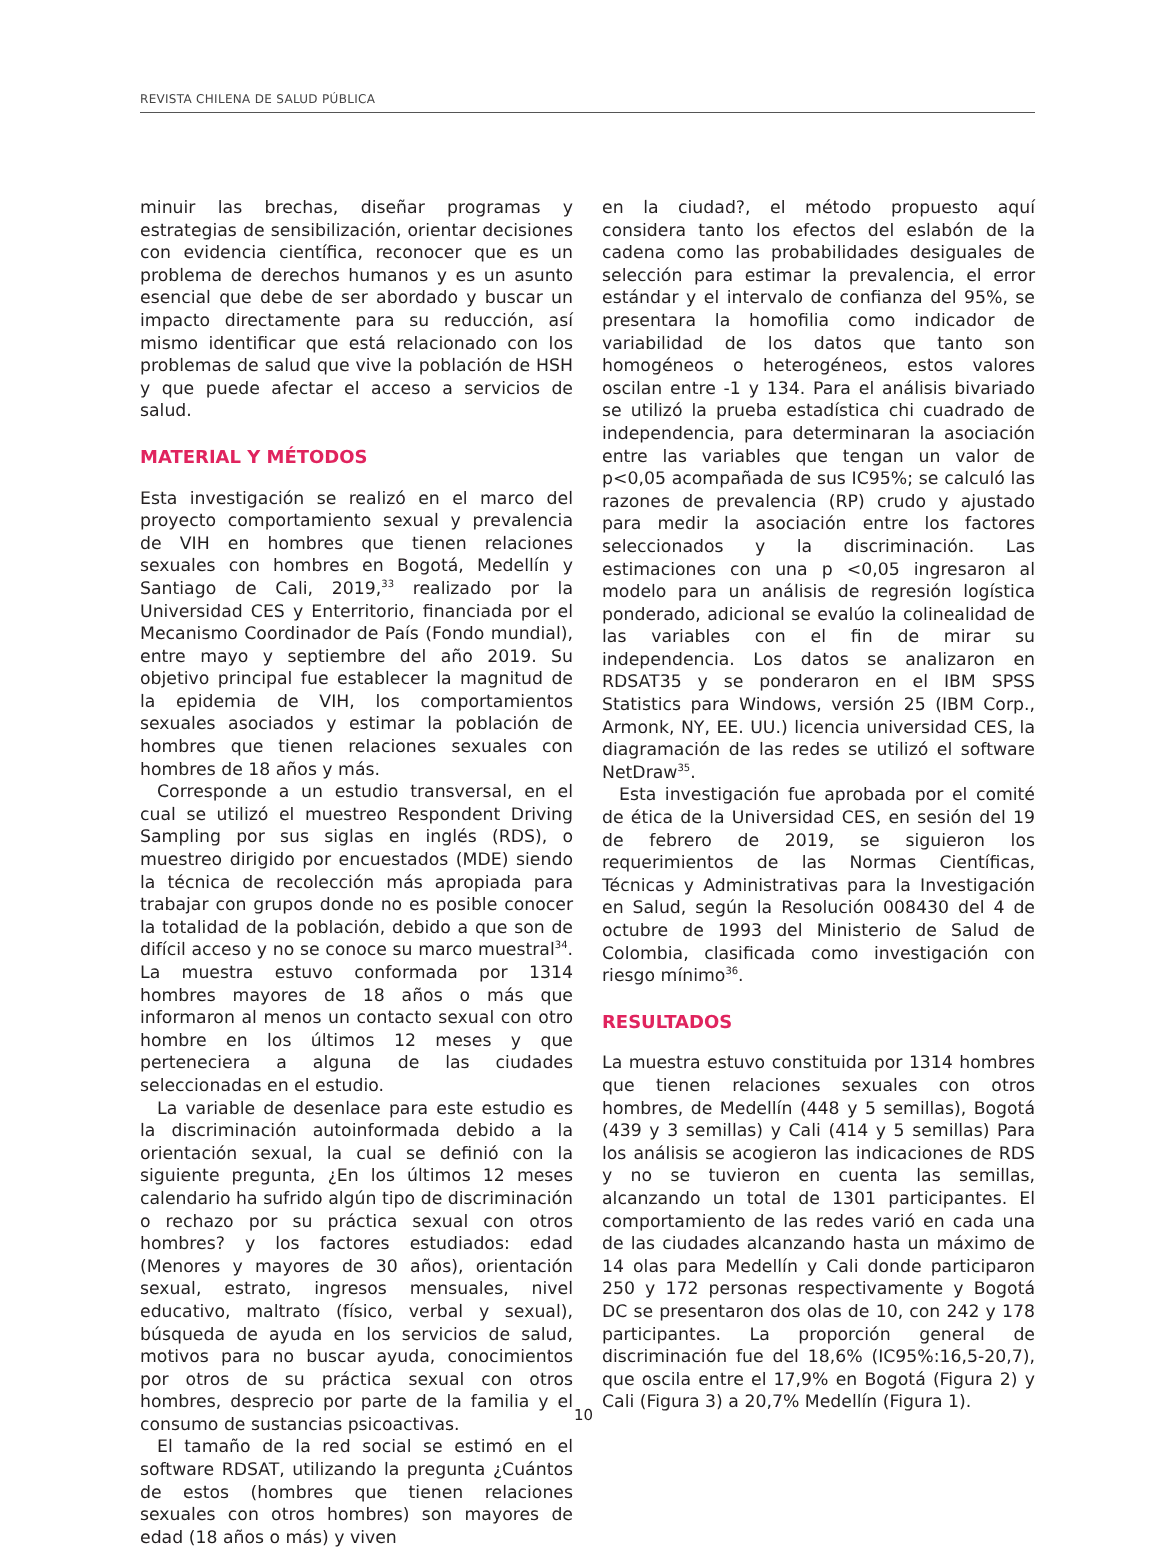REVISTA CHILENA DE SALUD PÚBLICA
minuir las brechas, diseñar programas y estrategias de sensibilización, orientar decisiones con evidencia científica, reconocer que es un problema de derechos humanos y es un asunto esencial que debe de ser abordado y buscar un impacto directamente para su reducción, así mismo identificar que está relacionado con los problemas de salud que vive la población de HSH y que puede afectar el acceso a servicios de salud.
MATERIAL Y MÉTODOS
Esta investigación se realizó en el marco del proyecto comportamiento sexual y prevalencia de VIH en hombres que tienen relaciones sexuales con hombres en Bogotá, Medellín y Santiago de Cali, 2019,<sup>33</sup> realizado por la Universidad CES y Enterritorio, financiada por el Mecanismo Coordinador de País (Fondo mundial), entre mayo y septiembre del año 2019. Su objetivo principal fue establecer la magnitud de la epidemia de VIH, los comportamientos sexuales asociados y estimar la población de hombres que tienen relaciones sexuales con hombres de 18 años y más.
Corresponde a un estudio transversal, en el cual se utilizó el muestreo Respondent Driving Sampling por sus siglas en inglés (RDS), o muestreo dirigido por encuestados (MDE) siendo la técnica de recolección más apropiada para trabajar con grupos donde no es posible conocer la totalidad de la población, debido a que son de difícil acceso y no se conoce su marco muestral<sup>34</sup>. La muestra estuvo conformada por 1314 hombres mayores de 18 años o más que informaron al menos un contacto sexual con otro hombre en los últimos 12 meses y que perteneciera a alguna de las ciudades seleccionadas en el estudio.
La variable de desenlace para este estudio es la discriminación autoinformada debido a la orientación sexual, la cual se definió con la siguiente pregunta, ¿En los últimos 12 meses calendario ha sufrido algún tipo de discriminación o rechazo por su práctica sexual con otros hombres? y los factores estudiados: edad (Menores y mayores de 30 años), orientación sexual, estrato, ingresos mensuales, nivel educativo, maltrato (físico, verbal y sexual), búsqueda de ayuda en los servicios de salud, motivos para no buscar ayuda, conocimientos por otros de su práctica sexual con otros hombres, desprecio por parte de la familia y el consumo de sustancias psicoactivas.
El tamaño de la red social se estimó en el software RDSAT, utilizando la pregunta ¿Cuántos de estos (hombres que tienen relaciones sexuales con otros hombres) son mayores de edad (18 años o más) y viven
en la ciudad?, el método propuesto aquí considera tanto los efectos del eslabón de la cadena como las probabilidades desiguales de selección para estimar la prevalencia, el error estándar y el intervalo de confianza del 95%, se presentara la homofilia como indicador de variabilidad de los datos que tanto son homogéneos o heterogéneos, estos valores oscilan entre -1 y 134. Para el análisis bivariado se utilizó la prueba estadística chi cuadrado de independencia, para determinaran la asociación entre las variables que tengan un valor de p<0,05 acompañada de sus IC95%; se calculó las razones de prevalencia (RP) crudo y ajustado para medir la asociación entre los factores seleccionados y la discriminación. Las estimaciones con una p <0,05 ingresaron al modelo para un análisis de regresión logística ponderado, adicional se evalúo la colinealidad de las variables con el fin de mirar su independencia. Los datos se analizaron en RDSAT35 y se ponderaron en el IBM SPSS Statistics para Windows, versión 25 (IBM Corp., Armonk, NY, EE. UU.) licencia universidad CES, la diagramación de las redes se utilizó el software NetDraw<sup>35</sup>.
Esta investigación fue aprobada por el comité de ética de la Universidad CES, en sesión del 19 de febrero de 2019, se siguieron los requerimientos de las Normas Científicas, Técnicas y Administrativas para la Investigación en Salud, según la Resolución 008430 del 4 de octubre de 1993 del Ministerio de Salud de Colombia, clasificada como investigación con riesgo mínimo<sup>36</sup>.
RESULTADOS
La muestra estuvo constituida por 1314 hombres que tienen relaciones sexuales con otros hombres, de Medellín (448 y 5 semillas), Bogotá (439 y 3 semillas) y Cali (414 y 5 semillas) Para los análisis se acogieron las indicaciones de RDS y no se tuvieron en cuenta las semillas, alcanzando un total de 1301 participantes. El comportamiento de las redes varió en cada una de las ciudades alcanzando hasta un máximo de 14 olas para Medellín y Cali donde participaron 250 y 172 personas respectivamente y Bogotá DC se presentaron dos olas de 10, con 242 y 178 participantes. La proporción general de discriminación fue del 18,6% (IC95%:16,5-20,7), que oscila entre el 17,9% en Bogotá (Figura 2) y Cali (Figura 3) a 20,7% Medellín (Figura 1).
10